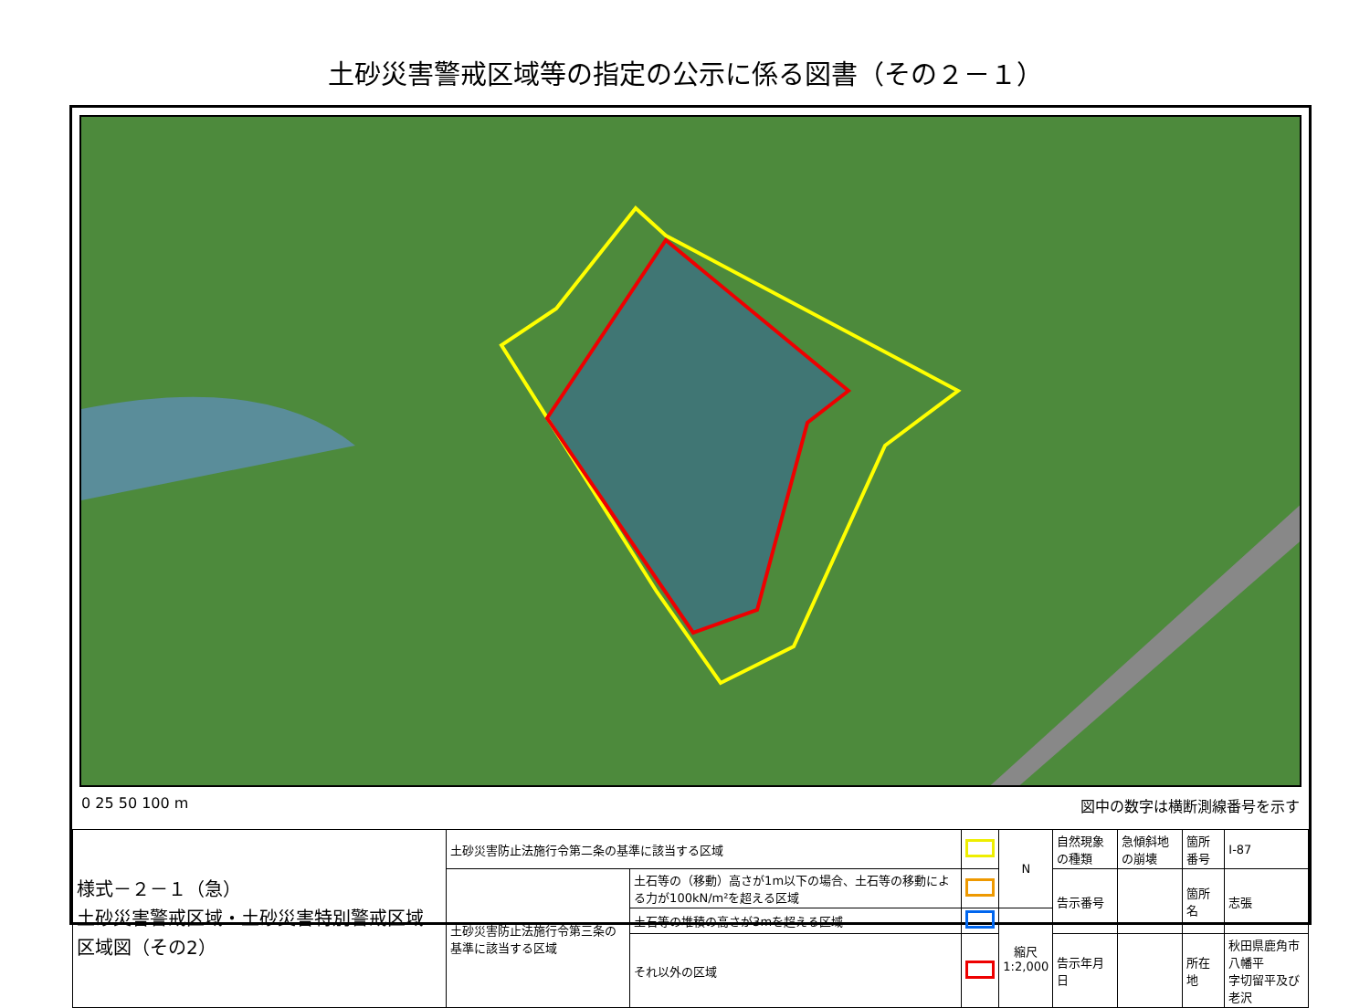土砂災害警戒区域等の指定の公示に係る図書（その２－１）
0 25 50 100 m 図中の数字は横断測線番号を示す
| 様式－２－１（急） 土砂災害警戒区域・土砂災害特別警戒区域 区域図（その2） | 土砂災害防止法施行令第二条の基準に該当する区域 | | | N | 自然現象の種類 | 急傾斜地の崩壊 | 箇所番号 | Ⅰ-87 |
| | 土砂災害防止法施行令第三条の基準に該当する区域 | 土石等の（移動）高さが1m以下の場合、土石等の移動による力が100kN/m²を超える区域 | | | 告示番号 | | 箇所名 | 志張 |
| | | 土石等の堆積の高さが3mを超える区域 | | 縮尺 1:2,000 | | | | |
| | | それ以外の区域 | | | 告示年月日 | | 所在地 | 秋田県鹿角市八幡平 字切留平及び老沢 |